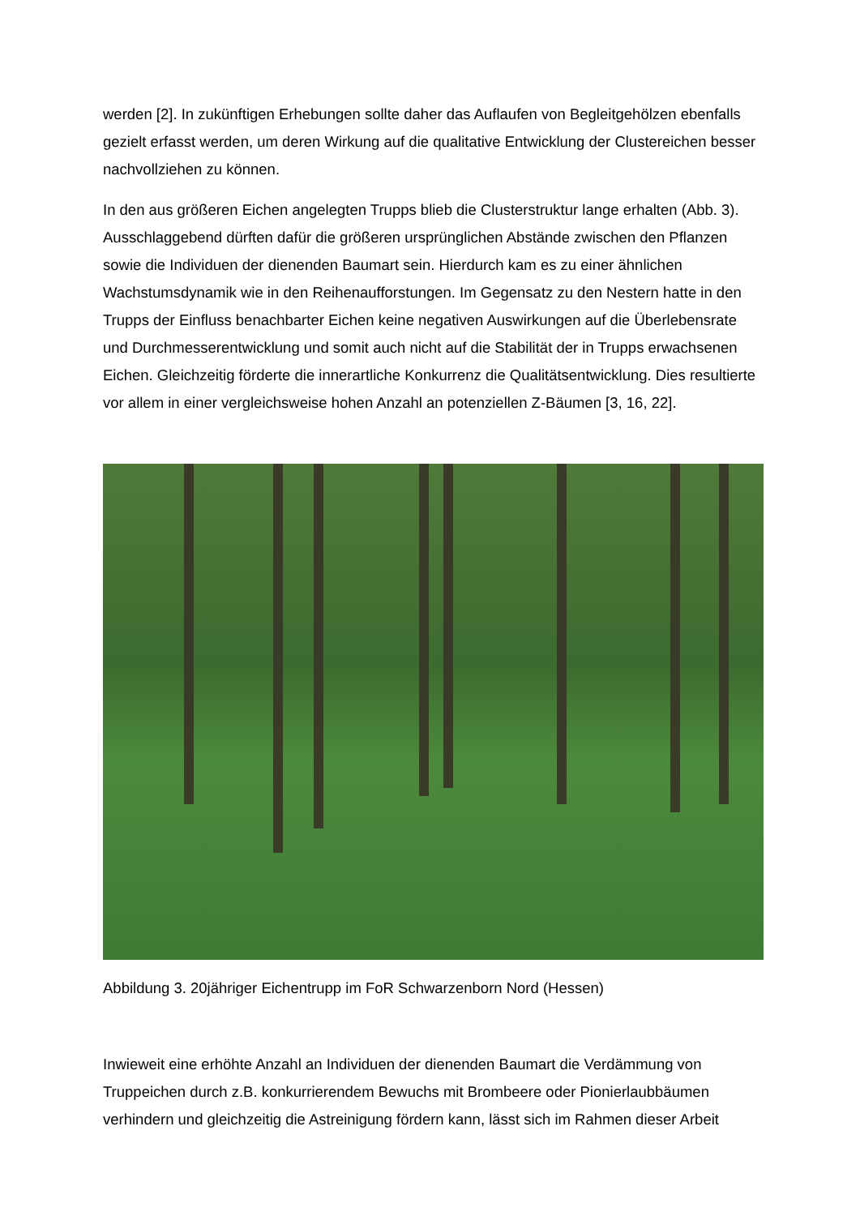werden [2]. In zukünftigen Erhebungen sollte daher das Auflaufen von Begleitgehölzen ebenfalls gezielt erfasst werden, um deren Wirkung auf die qualitative Entwicklung der Clustereichen besser nachvollziehen zu können.
In den aus größeren Eichen angelegten Trupps blieb die Clusterstruktur lange erhalten (Abb. 3). Ausschlaggebend dürften dafür die größeren ursprünglichen Abstände zwischen den Pflanzen sowie die Individuen der dienenden Baumart sein. Hierdurch kam es zu einer ähnlichen Wachstumsdynamik wie in den Reihenaufforstungen. Im Gegensatz zu den Nestern hatte in den Trupps der Einfluss benachbarter Eichen keine negativen Auswirkungen auf die Überlebensrate und Durchmesserentwicklung und somit auch nicht auf die Stabilität der in Trupps erwachsenen Eichen. Gleichzeitig förderte die innerartliche Konkurrenz die Qualitätsentwicklung. Dies resultierte vor allem in einer vergleichsweise hohen Anzahl an potenziellen Z-Bäumen [3, 16, 22].
Abbildung 3. 20jähriger Eichentrupp im FoR Schwarzenborn Nord (Hessen)
Inwieweit eine erhöhte Anzahl an Individuen der dienenden Baumart die Verdämmung von Truppeichen durch z.B. konkurrierendem Bewuchs mit Brombeere oder Pionierlaubbäumen verhindern und gleichzeitig die Astreinigung fördern kann, lässt sich im Rahmen dieser Arbeit